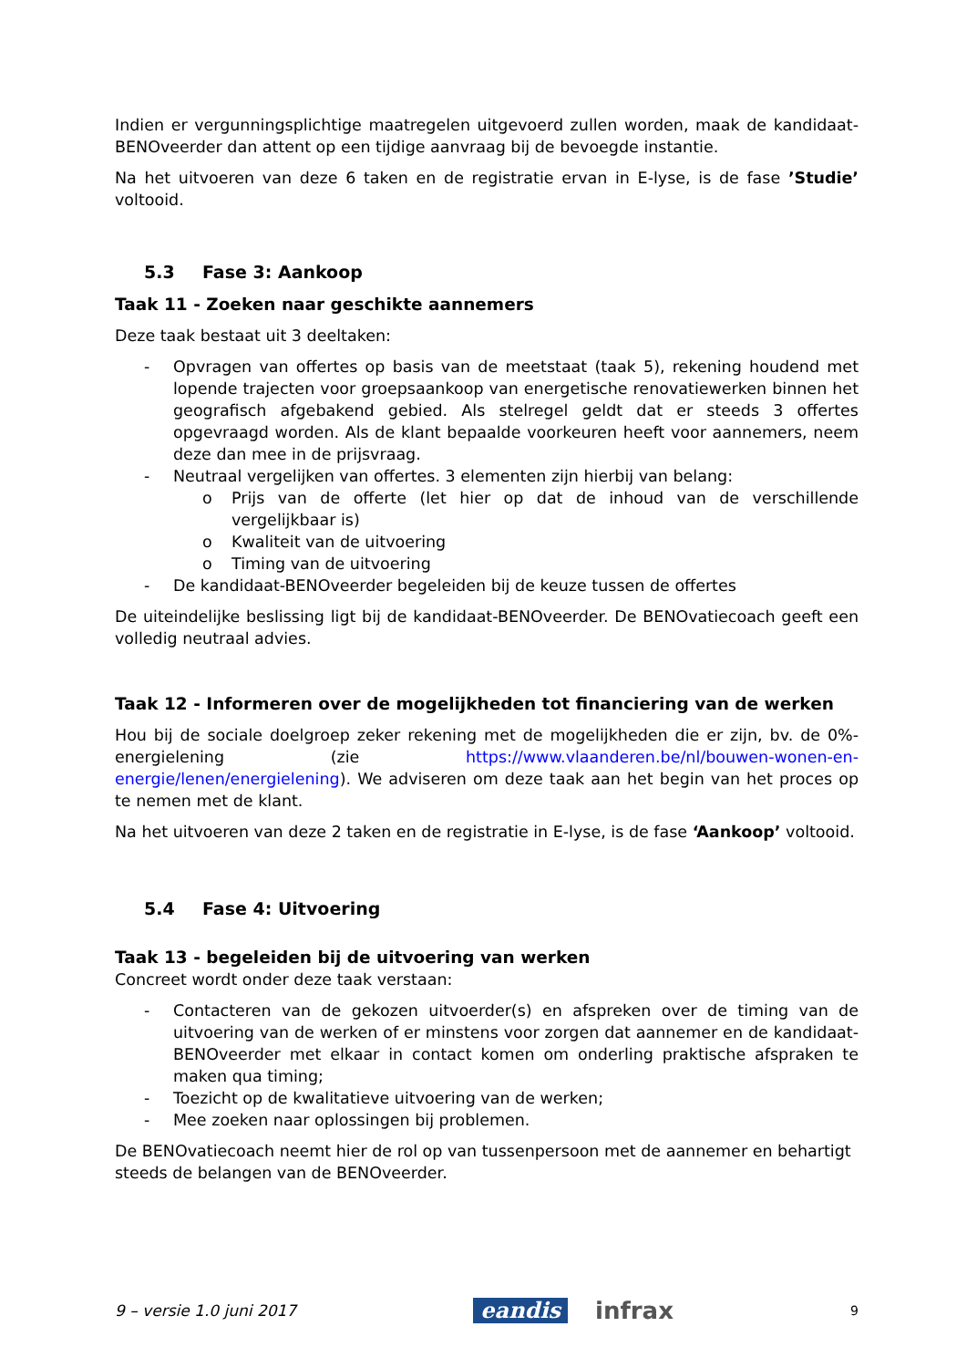Indien er vergunningsplichtige maatregelen uitgevoerd zullen worden, maak de kandidaat-BENOveerder dan attent op een tijdige aanvraag bij de bevoegde instantie.
Na het uitvoeren van deze 6 taken en de registratie ervan in E-lyse, is de fase ’Studie’ voltooid.
5.3 Fase 3: Aankoop
Taak 11 - Zoeken naar geschikte aannemers
Deze taak bestaat uit 3 deeltaken:
- Opvragen van offertes op basis van de meetstaat (taak 5), rekening houdend met lopende trajecten voor groepsaankoop van energetische renovatiewerken binnen het geografisch afgebakend gebied. Als stelregel geldt dat er steeds 3 offertes opgevraagd worden. Als de klant bepaalde voorkeuren heeft voor aannemers, neem deze dan mee in de prijsvraag.
- Neutraal vergelijken van offertes. 3 elementen zijn hierbij van belang:
o Prijs van de offerte (let hier op dat de inhoud van de verschillende vergelijkbaar is)
o Kwaliteit van de uitvoering
o Timing van de uitvoering
- De kandidaat-BENOveerder begeleiden bij de keuze tussen de offertes
De uiteindelijke beslissing ligt bij de kandidaat-BENOveerder. De BENOvatiecoach geeft een volledig neutraal advies.
Taak 12 - Informeren over de mogelijkheden tot financiering van de werken
Hou bij de sociale doelgroep zeker rekening met de mogelijkheden die er zijn, bv. de 0%-energielening (zie https://www.vlaanderen.be/nl/bouwen-wonen-en-energie/lenen/energielening). We adviseren om deze taak aan het begin van het proces op te nemen met de klant.
Na het uitvoeren van deze 2 taken en de registratie in E-lyse, is de fase ‘Aankoop’ voltooid.
5.4 Fase 4: Uitvoering
Taak 13 - begeleiden bij de uitvoering van werken
Concreet wordt onder deze taak verstaan:
- Contacteren van de gekozen uitvoerder(s) en afspreken over de timing van de uitvoering van de werken of er minstens voor zorgen dat aannemer en de kandidaat-BENOveerder met elkaar in contact komen om onderling praktische afspraken te maken qua timing;
- Toezicht op de kwalitatieve uitvoering van de werken;
- Mee zoeken naar oplossingen bij problemen.
De BENOvatiecoach neemt hier de rol op van tussenpersoon met de aannemer en behartigt steeds de belangen van de BENOveerder.
9 – versie 1.0 juni 2017
eandis infrax
9